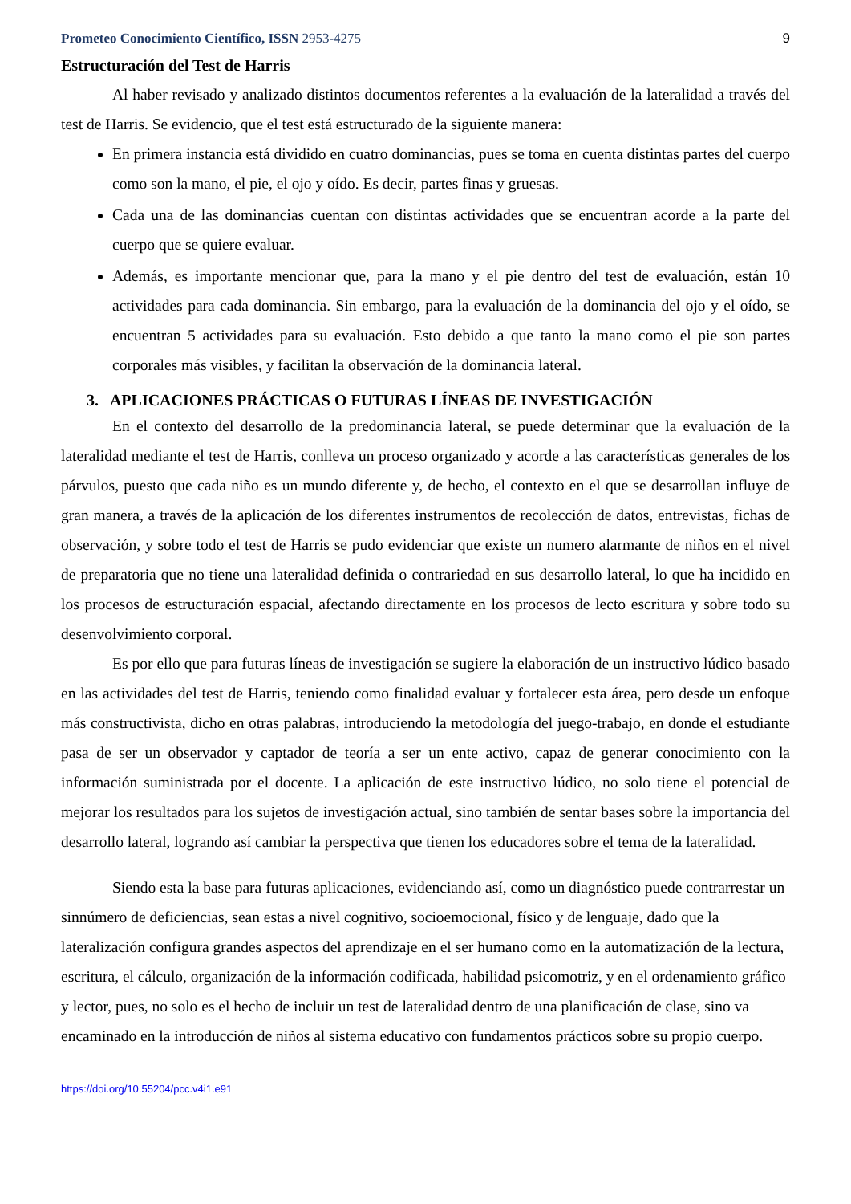Prometeo Conocimiento Científico, ISSN 2953-4275 9
Estructuración del Test de Harris
Al haber revisado y analizado distintos documentos referentes a la evaluación de la lateralidad a través del test de Harris. Se evidencio, que el test está estructurado de la siguiente manera:
En primera instancia está dividido en cuatro dominancias, pues se toma en cuenta distintas partes del cuerpo como son la mano, el pie, el ojo y oído. Es decir, partes finas y gruesas.
Cada una de las dominancias cuentan con distintas actividades que se encuentran acorde a la parte del cuerpo que se quiere evaluar.
Además, es importante mencionar que, para la mano y el pie dentro del test de evaluación, están 10 actividades para cada dominancia. Sin embargo, para la evaluación de la dominancia del ojo y el oído, se encuentran 5 actividades para su evaluación. Esto debido a que tanto la mano como el pie son partes corporales más visibles, y facilitan la observación de la dominancia lateral.
3. APLICACIONES PRÁCTICAS O FUTURAS LÍNEAS DE INVESTIGACIÓN
En el contexto del desarrollo de la predominancia lateral, se puede determinar que la evaluación de la lateralidad mediante el test de Harris, conlleva un proceso organizado y acorde a las características generales de los párvulos, puesto que cada niño es un mundo diferente y, de hecho, el contexto en el que se desarrollan influye de gran manera, a través de la aplicación de los diferentes instrumentos de recolección de datos, entrevistas, fichas de observación, y sobre todo el test de Harris se pudo evidenciar que existe un numero alarmante de niños en el nivel de preparatoria que no tiene una lateralidad definida o contrariedad en sus desarrollo lateral, lo que ha incidido en los procesos de estructuración espacial, afectando directamente en los procesos de lecto escritura y sobre todo su desenvolvimiento corporal.
Es por ello que para futuras líneas de investigación se sugiere la elaboración de un instructivo lúdico basado en las actividades del test de Harris, teniendo como finalidad evaluar y fortalecer esta área, pero desde un enfoque más constructivista, dicho en otras palabras, introduciendo la metodología del juego-trabajo, en donde el estudiante pasa de ser un observador y captador de teoría a ser un ente activo, capaz de generar conocimiento con la información suministrada por el docente. La aplicación de este instructivo lúdico, no solo tiene el potencial de mejorar los resultados para los sujetos de investigación actual, sino también de sentar bases sobre la importancia del desarrollo lateral, logrando así cambiar la perspectiva que tienen los educadores sobre el tema de la lateralidad.
Siendo esta la base para futuras aplicaciones, evidenciando así, como un diagnóstico puede contrarrestar un sinnúmero de deficiencias, sean estas a nivel cognitivo, socioemocional, físico y de lenguaje, dado que la lateralización configura grandes aspectos del aprendizaje en el ser humano como en la automatización de la lectura, escritura, el cálculo, organización de la información codificada, habilidad psicomotriz, y en el ordenamiento gráfico y lector, pues, no solo es el hecho de incluir un test de lateralidad dentro de una planificación de clase, sino va encaminado en la introducción de niños al sistema educativo con fundamentos prácticos sobre su propio cuerpo.
https://doi.org/10.55204/pcc.v4i1.e91